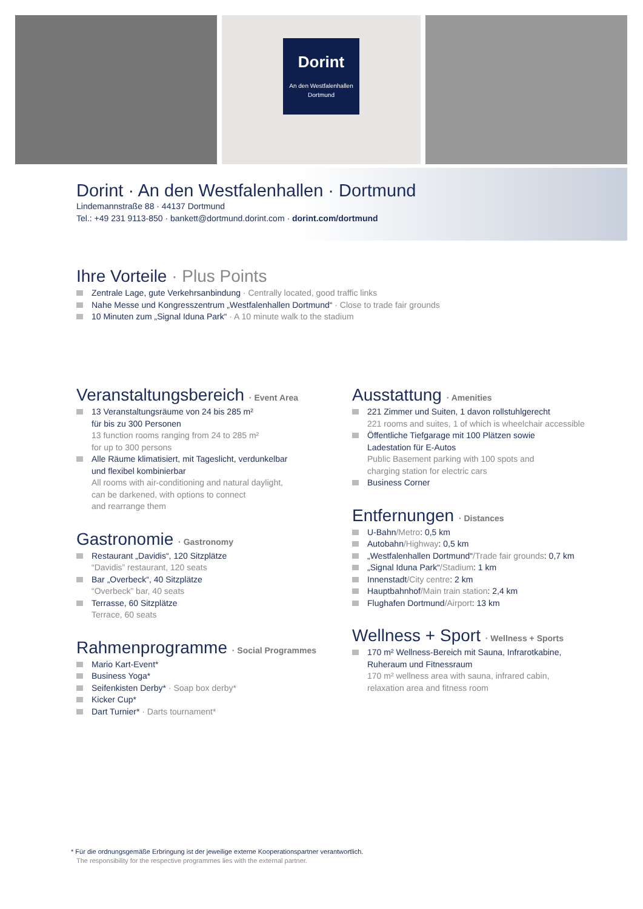Dorint
An den Westfalenhallen
Dortmund
Dorint · An den Westfalenhallen · Dortmund
Lindemannstraße 88 · 44137 Dortmund
Tel.: +49 231 9113-850 · bankett@dortmund.dorint.com · dorint.com/dortmund
Ihre Vorteile · Plus Points
Zentrale Lage, gute Verkehrsanbindung · Centrally located, good traffic links
Nahe Messe und Kongresszentrum „Westfalenhallen Dortmund“ · Close to trade fair grounds
10 Minuten zum „Signal Iduna Park“ · A 10 minute walk to the stadium
Veranstaltungsbereich · Event Area
13 Veranstaltungsräume von 24 bis 285 m²
für bis zu 300 Personen
13 function rooms ranging from 24 to 285 m²
for up to 300 persons
Alle Räume klimatisiert, mit Tageslicht, verdunkelbar
und flexibel kombinierbar
All rooms with air-conditioning and natural daylight,
can be darkened, with options to connect
and rearrange them
Gastronomie · Gastronomy
Restaurant „Davidis“, 120 Sitzplätze
“Davidis” restaurant, 120 seats
Bar „Overbeck“, 40 Sitzplätze
“Overbeck” bar, 40 seats
Terrasse, 60 Sitzplätze
Terrace, 60 seats
Rahmenprogramme · Social Programmes
Mario Kart-Event*
Business Yoga*
Seifenkisten Derby* · Soap box derby*
Kicker Cup*
Dart Turnier* · Darts tournament*
Ausstattung · Amenities
221 Zimmer und Suiten, 1 davon rollstuhlgerecht
221 rooms and suites, 1 of which is wheelchair accessible
Öffentliche Tiefgarage mit 100 Plätzen sowie
Ladestation für E-Autos
Public Basement parking with 100 spots and
charging station for electric cars
Business Corner
Entfernungen · Distances
U-Bahn/Metro: 0,5 km
Autobahn/Highway: 0,5 km
„Westfalenhallen Dortmund“/Trade fair grounds: 0,7 km
„Signal Iduna Park“/Stadium: 1 km
Innenstadt/City centre: 2 km
Hauptbahnhof/Main train station: 2,4 km
Flughafen Dortmund/Airport: 13 km
Wellness + Sport · Wellness + Sports
170 m² Wellness-Bereich mit Sauna, Infrarotkabine,
Ruheraum und Fitnessraum
170 m² wellness area with sauna, infrared cabin,
relaxation area and fitness room
* Für die ordnungsgemäße Erbringung ist der jeweilige externe Kooperationspartner verantwortlich.
The responsibility for the respective programmes lies with the external partner.